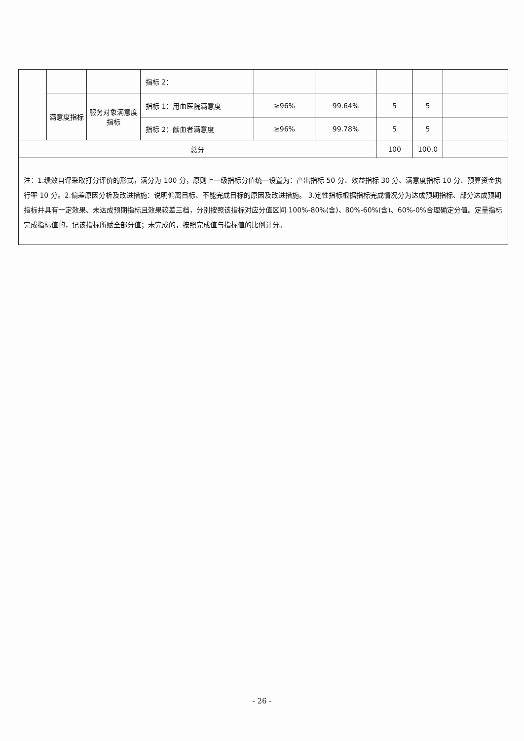| | | | 指标 2： | | | | | |
| | 满意度指标 | 服务对象满意度指标 | 指标 1：用血医院满意度 | ≥96% | 99.64% | 5 | 5 | |
| | | | 指标 2：献血者满意度 | ≥96% | 99.78% | 5 | 5 | |
| 总分 | | | | | | 100 | 100.0 | |
注：1.绩效自评采取打分评价的形式，满分为 100 分，原则上一级指标分值统一设置为：产出指标 50 分、效益指标 30 分、满意度指标 10 分、预算资金执行率 10 分。2.偏差原因分析及改进措施：说明偏离目标、不能完成目标的原因及改进措施。 3.定性指标根据指标完成情况分为达成预期指标、部分达成预期指标并具有一定效果、未达成预期指标且效果较差三档，分别按照该指标对应分值区间 100%-80%(含)、80%-60%(含)、60%-0%合理确定分值。定量指标完成指标值的，记该指标所赋全部分值；未完成的，按照完成值与指标值的比例计分。
- 26 -